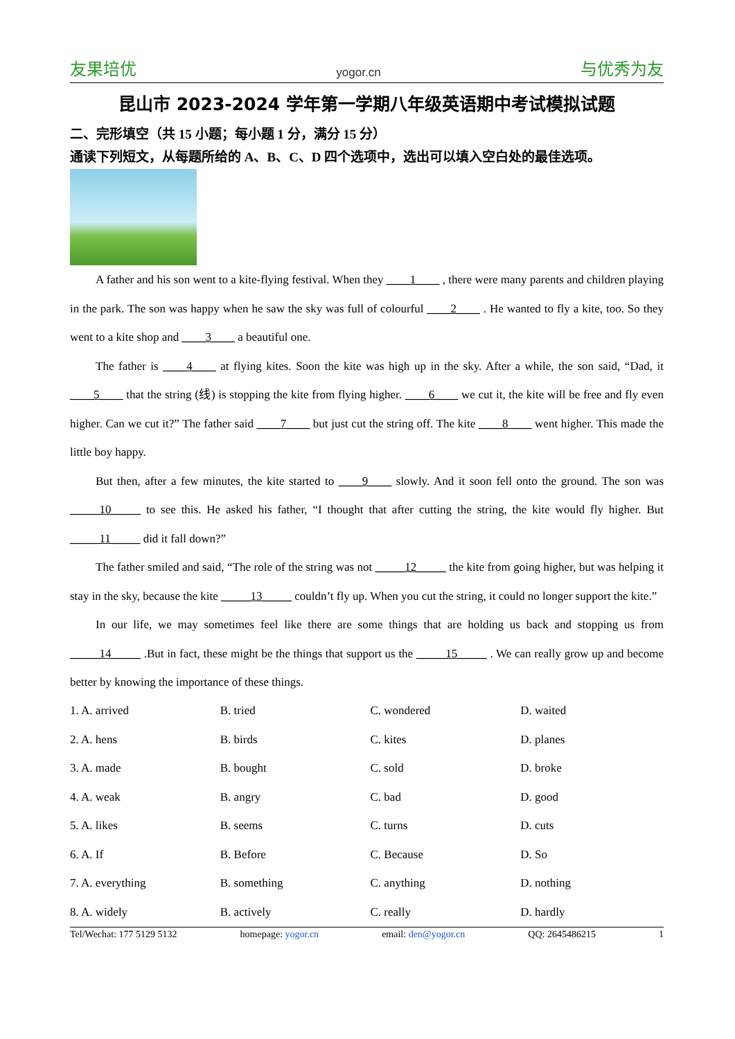友果培优 yogor.cn 与优秀为友
昆山市 2023-2024 学年第一学期八年级英语期中考试模拟试题
二、完形填空（共 15 小题；每小题 1 分，满分 15 分）
通读下列短文，从每题所给的 A、B、C、D 四个选项中，选出可以填入空白处的最佳选项。
A father and his son went to a kite-flying festival. When they ____1____ , there were many parents and children playing in the park. The son was happy when he saw the sky was full of colourful ____2____ . He wanted to fly a kite, too. So they went to a kite shop and ____3____ a beautiful one.
The father is ____4____ at flying kites. Soon the kite was high up in the sky. After a while, the son said, “Dad, it ____5____ that the string (线) is stopping the kite from flying higher. ____6____ we cut it, the kite will be free and fly even higher. Can we cut it?” The father said ____7____ but just cut the string off. The kite ____8____ went higher. This made the little boy happy.
But then, after a few minutes, the kite started to ____9____ slowly. And it soon fell onto the ground. The son was _____10_____ to see this. He asked his father, “I thought that after cutting the string, the kite would fly higher. But _____11_____ did it fall down?”
The father smiled and said, “The role of the string was not _____12_____ the kite from going higher, but was helping it stay in the sky, because the kite _____13_____ couldn’t fly up. When you cut the string, it could no longer support the kite.”
In our life, we may sometimes feel like there are some things that are holding us back and stopping us from _____14_____ .But in fact, these might be the things that support us the _____15_____ . We can really grow up and become better by knowing the importance of these things.
| 1. A. arrived | B. tried | C. wondered | D. waited |
| 2. A. hens | B. birds | C. kites | D. planes |
| 3. A. made | B. bought | C. sold | D. broke |
| 4. A. weak | B. angry | C. bad | D. good |
| 5. A. likes | B. seems | C. turns | D. cuts |
| 6. A. If | B. Before | C. Because | D. So |
| 7. A. everything | B. something | C. anything | D. nothing |
| 8. A. widely | B. actively | C. really | D. hardly |
Tel/Wechat: 177 5129 5132 homepage: yogor.cn email: den@yogor.cn QQ: 2645486215 1